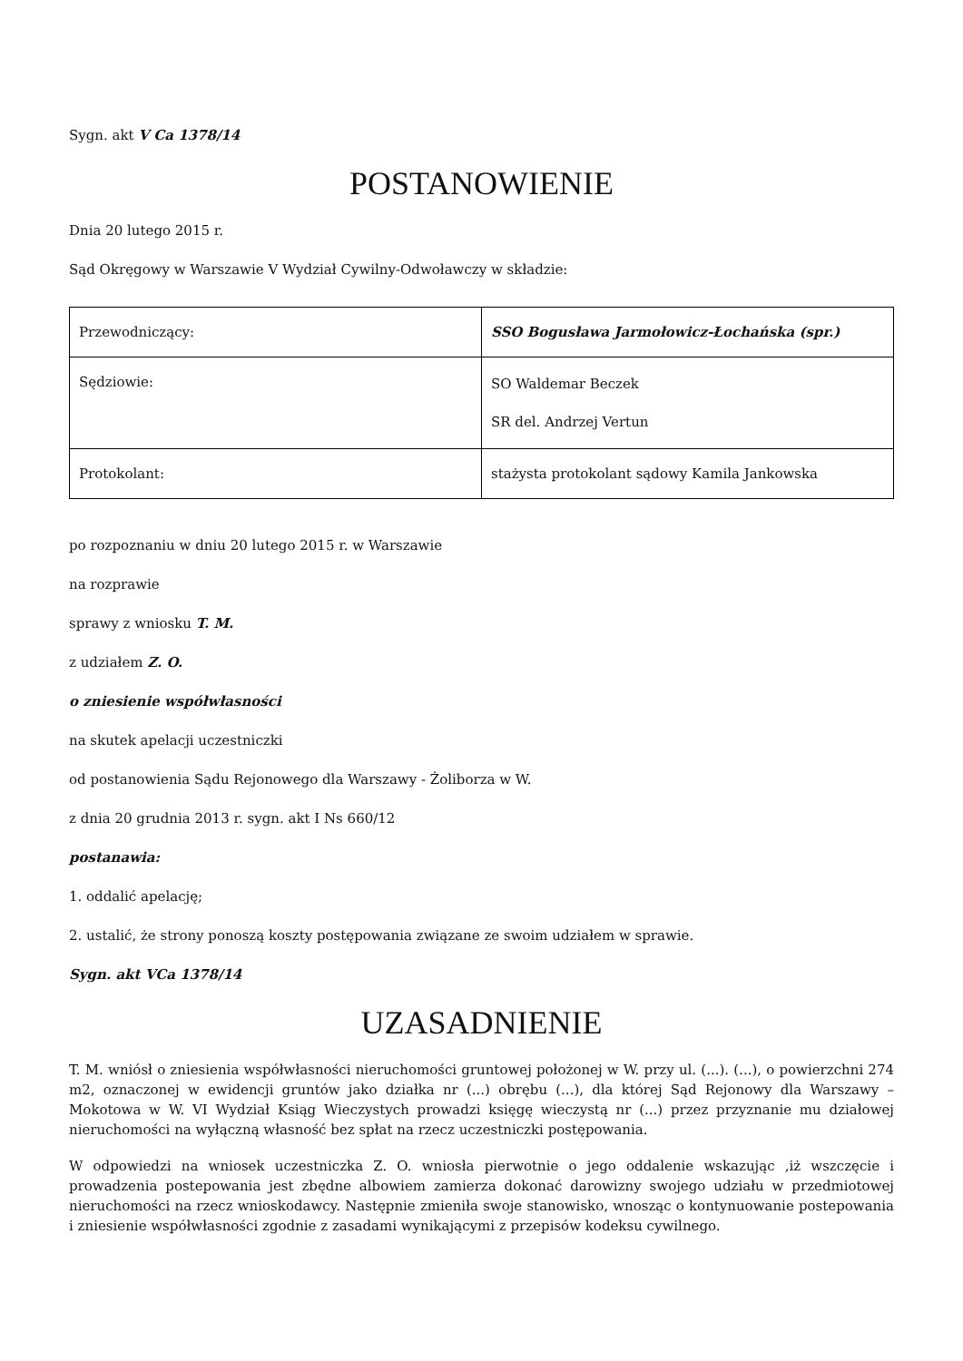Sygn. akt V Ca 1378/14
POSTANOWIENIE
Dnia 20 lutego 2015 r.
Sąd Okręgowy w Warszawie V Wydział Cywilny-Odwoławczy w składzie:
| Przewodniczący: | SSO Bogusława Jarmołowicz-Łochańska (spr.) |
| Sędziowie: | SO Waldemar Beczek SR del. Andrzej Vertun |
| Protokolant: | stażysta protokolant sądowy Kamila Jankowska |
po rozpoznaniu w dniu 20 lutego 2015 r. w Warszawie
na rozprawie
sprawy z wniosku T. M.
z udziałem Z. O.
o zniesienie współwłasności
na skutek apelacji uczestniczki
od postanowienia Sądu Rejonowego dla Warszawy - Żoliborza w W.
z dnia 20 grudnia 2013 r. sygn. akt I Ns 660/12
postanawia:
1. oddalić apelację;
2. ustalić, że strony ponoszą koszty postępowania związane ze swoim udziałem w sprawie.
Sygn. akt VCa 1378/14
UZASADNIENIE
T. M. wniósł o zniesienia współwłasności nieruchomości gruntowej położonej w W. przy ul. (...). (...), o powierzchni 274 m2, oznaczonej w ewidencji gruntów jako działka nr (...) obrębu (...), dla której Sąd Rejonowy dla Warszawy – Mokotowa w W. VI Wydział Ksiąg Wieczystych prowadzi księgę wieczystą nr (...) przez przyznanie mu działowej nieruchomości na wyłączną własność bez spłat na rzecz uczestniczki postępowania.
W odpowiedzi na wniosek uczestniczka Z. O. wniosła pierwotnie o jego oddalenie wskazując ,iż wszczęcie i prowadzenia postepowania jest zbędne albowiem zamierza dokonać darowizny swojego udziału w przedmiotowej nieruchomości na rzecz wnioskodawcy. Następnie zmieniła swoje stanowisko, wnosząc o kontynuowanie postepowania i zniesienie współwłasności zgodnie z zasadami wynikającymi z przepisów kodeksu cywilnego.